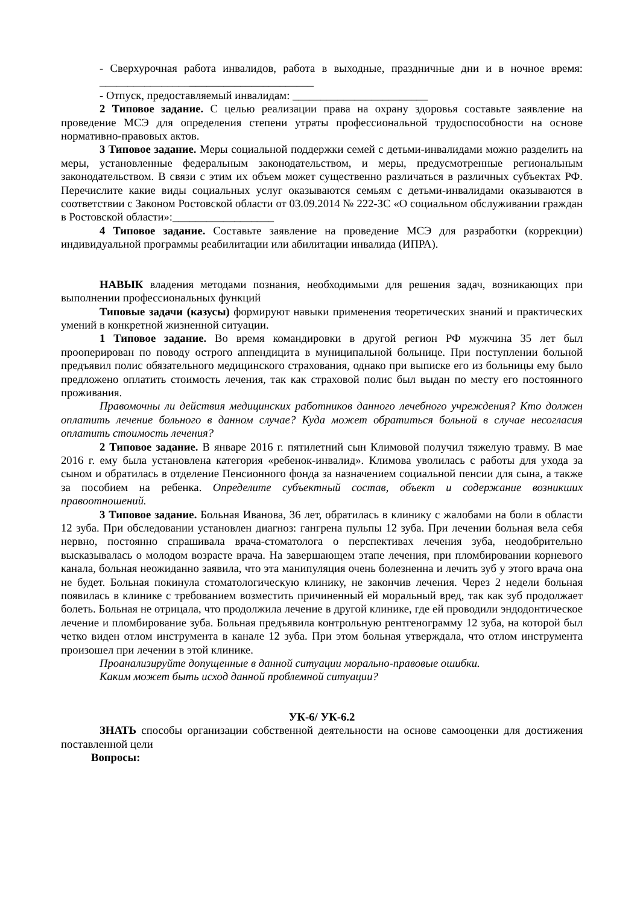- Сверхурочная работа инвалидов, работа в выходные, праздничные дни и в ночное время: ______________________________________
- Отпуск, предоставляемый инвалидам: ________________________
2 Типовое задание. С целью реализации права на охрану здоровья составьте заявление на проведение МСЭ для определения степени утраты профессиональной трудоспособности на основе нормативно-правовых актов.
3 Типовое задание. Меры социальной поддержки семей с детьми-инвалидами можно разделить на меры, установленные федеральным законодательством, и меры, предусмотренные региональным законодательством. В связи с этим их объем может существенно различаться в различных субъектах РФ. Перечислите какие виды социальных услуг оказываются семьям с детьми-инвалидами оказываются в соответствии с Законом Ростовской области от 03.09.2014 № 222-ЗС «О социальном обслуживании граждан в Ростовской области»:__________________
4 Типовое задание. Составьте заявление на проведение МСЭ для разработки (коррекции) индивидуальной программы реабилитации или абилитации инвалида (ИПРА).
НАВЫК владения методами познания, необходимыми для решения задач, возникающих при выполнении профессиональных функций
Типовые задачи (казусы) формируют навыки применения теоретических знаний и практических умений в конкретной жизненной ситуации.
1 Типовое задание. Во время командировки в другой регион РФ мужчина 35 лет был прооперирован по поводу острого аппендицита в муниципальной больнице. При поступлении больной предъявил полис обязательного медицинского страхования, однако при выписке его из больницы ему было предложено оплатить стоимость лечения, так как страховой полис был выдан по месту его постоянного проживания.
Правомочны ли действия медицинских работников данного лечебного учреждения? Кто должен оплатить лечение больного в данном случае? Куда может обратиться больной в случае несогласия оплатить стоимость лечения?
2 Типовое задание. В январе 2016 г. пятилетний сын Климовой получил тяжелую травму. В мае 2016 г. ему была установлена категория «ребенок-инвалид». Климова уволилась с работы для ухода за сыном и обратилась в отделение Пенсионного фонда за назначением социальной пенсии для сына, а также за пособием на ребенка. Определите субъектный состав, объект и содержание возникших правоотношений.
3 Типовое задание. Больная Иванова, 36 лет, обратилась в клинику с жалобами на боли в области 12 зуба. При обследовании установлен диагноз: гангрена пульпы 12 зуба. При лечении больная вела себя нервно, постоянно спрашивала врача-стоматолога о перспективах лечения зуба, неодобрительно высказывалась о молодом возрасте врача. На завершающем этапе лечения, при пломбировании корневого канала, больная неожиданно заявила, что эта манипуляция очень болезненна и лечить зуб у этого врача она не будет. Больная покинула стоматологическую клинику, не закончив лечения. Через 2 недели больная появилась в клинике с требованием возместить причиненный ей моральный вред, так как зуб продолжает болеть. Больная не отрицала, что продолжила лечение в другой клинике, где ей проводили эндодонтическое лечение и пломбирование зуба. Больная предъявила контрольную рентгенограмму 12 зуба, на которой был четко виден отлом инструмента в канале 12 зуба. При этом больная утверждала, что отлом инструмента произошел при лечении в этой клинике.
Проанализируйте допущенные в данной ситуации морально-правовые ошибки.
Каким может быть исход данной проблемной ситуации?
УК-6/ УК-6.2
ЗНАТЬ способы организации собственной деятельности на основе самооценки для достижения поставленной цели
Вопросы: